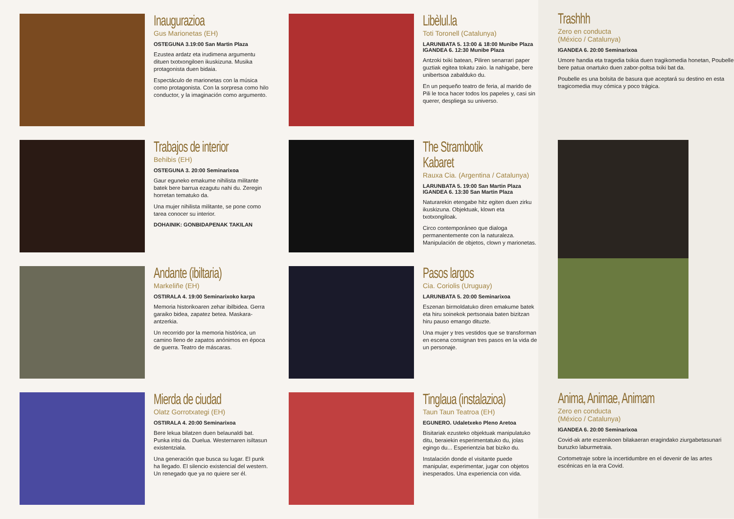Inaugurazioa
Gus Marionetas (EH)
OSTEGUNA 3.19:00 San Martin Plaza
Ezustea ardatz eta irudimena argumentu dituen txotxongiloen ikuskizuna. Musika protagonista duen bidaia.
Espectáculo de marionetas con la música como protagonista. Con la sorpresa como hilo conductor, y la imaginación como argumento.
Trabajos de interior
Behibis (EH)
OSTEGUNA 3. 20:00 Seminarixoa
Gaur eguneko emakume nihilista militante batek bere barrua ezagutu nahi du. Zeregin horretan tematuko da.
Una mujer nihilista militante, se pone como tarea conocer su interior.
DOHAINIK: GONBIDAPENAK TAKILAN
Andante (ibiltaria)
Markeliñe (EH)
OSTIRALA 4. 19:00 Seminarixoko karpa
Memoria historikoaren zehar ibilbidea. Gerra garaiko bidea, zapatez betea. Maskara-antzerkia.
Un recorrido por la memoria histórica, un camino lleno de zapatos anónimos en época de guerra. Teatro de máscaras.
Mierda de ciudad
Olatz Gorrotxategi (EH)
OSTIRALA 4. 20:00 Seminarixoa
Bere lekua bilatzen duen belaunaldi bat. Punka iritsi da. Duelua. Westernaren isiltasun existentziala.
Una generación que busca su lugar. El punk ha llegado. El silencio existencial del western. Un renegado que ya no quiere ser él.
Libèlul.la
Toti Toronell (Catalunya)
LARUNBATA 5. 13:00 & 18:00 Munibe Plaza
IGANDEA 6. 12:30 Munibe Plaza
Antzoki txiki batean, Piliren senarrari paper guztiak egitea tokatu zaio. la nahigabe, bere unibertsoa zabalduko du.
En un pequeño teatro de feria, al marido de Pili le toca hacer todos los papeles y, casi sin querer, despliega su universo.
The Strambotik Kabaret
Rauxa Cia. (Argentina / Catalunya)
LARUNBATA 5. 19:00 San Martin Plaza
IGANDEA 6. 13:30 San Martin Plaza
Naturarekin etengabe hitz egiten duen zirku ikuskizuna. Objektuak, klown eta txotxongiloak.
Circo contemporáneo que dialoga permanentemente con la naturaleza. Manipulación de objetos, clown y marionetas.
Pasos largos
Cia. Coriolis (Uruguay)
LARUNBATA 5. 20:00 Seminarixoa
Eszenan birmoldatuko diren emakume batek eta hiru soinekok pertsonaia baten bizitzan hiru pauso emango dituzte.
Una mujer y tres vestidos que se transforman en escena consignan tres pasos en la vida de un personaje.
Tinglaua (instalazioa)
Taun Taun Teatroa (EH)
EGUNERO. Udaletxeko Pleno Aretoa
Bisitariak ezusteko objektuak manipulatuko ditu, beraiekin esperimentatuko du, jolas egingo du... Esperientzia bat biziko du.
Instalación donde el visitante puede manipular, experimentar, jugar con objetos inesperados. Una experiencia con vida.
Trashhh
Zero en conducta
(México / Catalunya)
IGANDEA 6. 20:00 Seminarixoa
Umore handia eta tragedia txikia duen tragikomedia honetan, Poubelle bere patua onartuko duen zabor-poltsa txiki bat da.
Poubelle es una bolsita de basura que aceptará su destino en esta tragicomedia muy cómica y poco trágica.
Anima, Animae, Animam
Zero en conducta
(México / Catalunya)
IGANDEA 6. 20:00 Seminarixoa
Covid-ak arte eszenikoen bilakaeran eragindako ziurgabetasunari buruzko laburmetraia.
Cortometraje sobre la incertidumbre en el devenir de las artes escénicas en la era Covid.